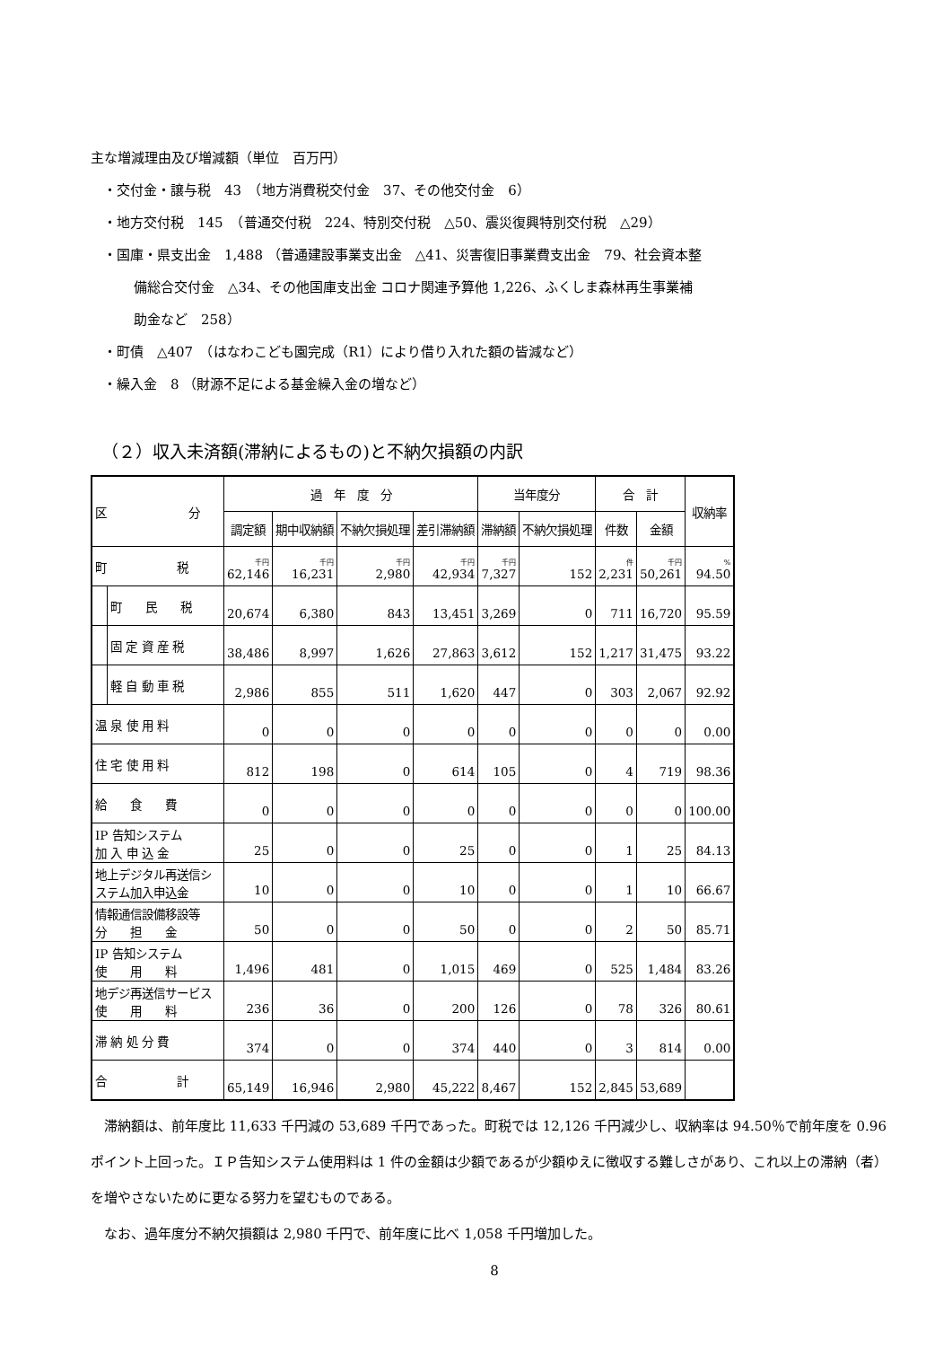主な増減理由及び増減額（単位　百万円）
・交付金・譲与税　43　（地方消費税交付金　37、その他交付金　6）
・地方交付税　145　（普通交付税　224、特別交付税　△50、震災復興特別交付税　△29）
・国庫・県支出金　1,488 （普通建設事業支出金　△41、災害復旧事業費支出金　79、社会資本整
備総合交付金　△34、その他国庫支出金 コロナ関連予算他 1,226、ふくしま森林再生事業補
助金など　258）
・町債　△407　（はなわこども園完成（R1）により借り入れた額の皆減など）
・繰入金　8 （財源不足による基金繰入金の増など）
（２）収入未済額(滞納によるもの)と不納欠損額の内訳
| 区 分 | | 過 年 度 分 | | | | 当年度分 | | 合 計 | | 収納率 |
| --- | --- | --- | --- | --- | --- | --- | --- | --- | --- | --- |
| | | 調定額 | 期中収納額 | 不納欠損処理 | 差引滞納額 | 滞納額 | 不納欠損処理 | 件数 | 金額 | |
| 町 税 | | 千円 62,146 | 千円 16,231 | 千円 2,980 | 千円 42,934 | 千円 7,327 | 152 | 件 2,231 | 千円 50,261 | % 94.50 |
| | 町 民 税 | 20,674 | 6,380 | 843 | 13,451 | 3,269 | 0 | 711 | 16,720 | 95.59 |
| | 固 定 資 産 税 | 38,486 | 8,997 | 1,626 | 27,863 | 3,612 | 152 | 1,217 | 31,475 | 93.22 |
| | 軽 自 動 車 税 | 2,986 | 855 | 511 | 1,620 | 447 | 0 | 303 | 2,067 | 92.92 |
| 温 泉 使 用 料 | | 0 | 0 | 0 | 0 | 0 | 0 | 0 | 0 | 0.00 |
| 住 宅 使 用 料 | | 812 | 198 | 0 | 614 | 105 | 0 | 4 | 719 | 98.36 |
| 給 食 費 | | 0 | 0 | 0 | 0 | 0 | 0 | 0 | 0 | 100.00 |
| IP 告知システム 加 入 申 込 金 | | 25 | 0 | 0 | 25 | 0 | 0 | 1 | 25 | 84.13 |
| 地上デジタル再送信シ ステム加入申込金 | | 10 | 0 | 0 | 10 | 0 | 0 | 1 | 10 | 66.67 |
| 情報通信設備移設等 分 担 金 | | 50 | 0 | 0 | 50 | 0 | 0 | 2 | 50 | 85.71 |
| IP 告知システム 使 用 料 | | 1,496 | 481 | 0 | 1,015 | 469 | 0 | 525 | 1,484 | 83.26 |
| 地デジ再送信サービス 使 用 料 | | 236 | 36 | 0 | 200 | 126 | 0 | 78 | 326 | 80.61 |
| 滞 納 処 分 費 | | 374 | 0 | 0 | 374 | 440 | 0 | 3 | 814 | 0.00 |
| 合 計 | | 65,149 | 16,946 | 2,980 | 45,222 | 8,467 | 152 | 2,845 | 53,689 | |
　滞納額は、前年度比 11,633 千円減の 53,689 千円であった。町税では 12,126 千円減少し、収納率は 94.50％で前年度を 0.96 ポイント上回った。ＩＰ告知システム使用料は 1 件の金額は少額であるが少額ゆえに徴収する難しさがあり、これ以上の滞納（者）を増やさないために更なる努力を望むものである。
　なお、過年度分不納欠損額は 2,980 千円で、前年度に比べ 1,058 千円増加した。
8